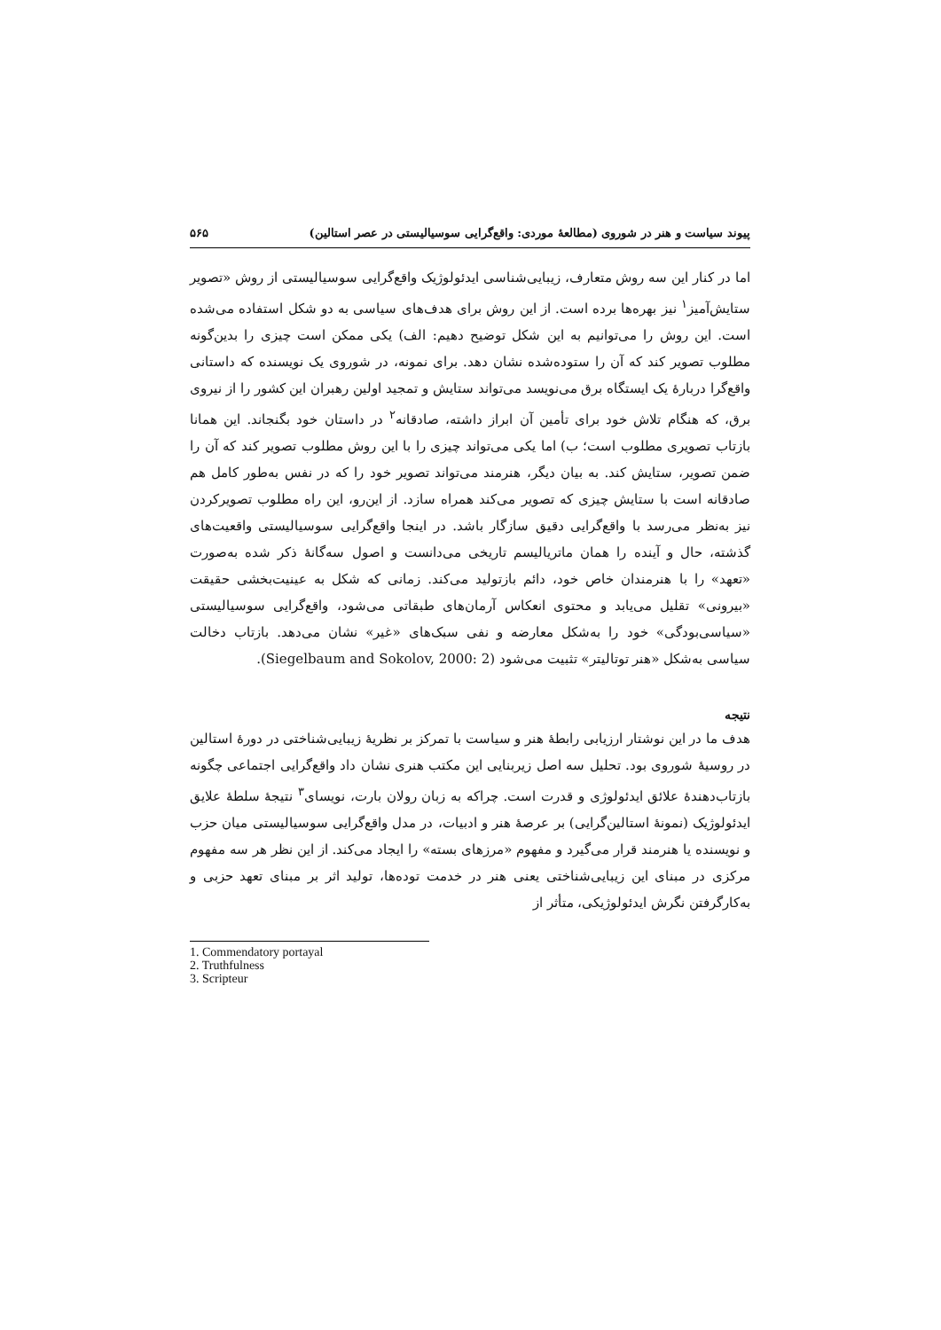پیوند سیاست و هنر در شوروی (مطالعهٔ موردی: واقع‌گرایی سوسیالیستی در عصر استالین) ۵۶۵
اما در کنار این سه روش متعارف، زیبایی‌شناسی ایدئولوژیک واقع‌گرایی سوسیالیستی از روش «تصویر ستایش‌آمیز<sup>۱</sup> نیز بهره‌ها برده است. از این روش برای هدف‌های سیاسی به دو شکل استفاده می‌شده است. این روش را می‌توانیم به این شکل توضیح دهیم: الف) یکی ممکن است چیزی را بدین‌گونه مطلوب تصویر کند که آن را ستوده‌شده نشان دهد. برای نمونه، در شوروی یک نویسنده که داستانی واقع‌گرا دربارهٔ یک ایستگاه برق می‌نویسد می‌تواند ستایش و تمجید اولین رهبران این کشور را از نیروی برق، که هنگام تلاش خود برای تأمین آن ابراز داشته، صادقانه<sup>۲</sup> در داستان خود بگنجاند. این همانا بازتاب تصویری مطلوب است؛ ب) اما یکی می‌تواند چیزی را با این روش مطلوب تصویر کند که آن را ضمن تصویر، ستایش کند. به بیان دیگر، هنرمند می‌تواند تصویر خود را که در نفس به‌طور کامل هم صادقانه است با ستایش چیزی که تصویر می‌کند همراه سازد. از این‌رو، این راه مطلوب تصویرکردن نیز به‌نظر می‌رسد با واقع‌گرایی دقیق سازگار باشد. در اینجا واقع‌گرایی سوسیالیستی واقعیت‌های گذشته، حال و آینده را همان ماتریالیسم تاریخی می‌دانست و اصول سه‌گانهٔ ذکر شده به‌صورت «تعهد» را با هنرمندان خاص خود، دائم بازتولید می‌کند. زمانی که شکل به عینیت‌بخشی حقیقت «بیرونی» تقلیل می‌یابد و محتوی انعکاس آرمان‌های طبقاتی می‌شود، واقع‌گرایی سوسیالیستی «سیاسی‌بودگی» خود را به‌شکل معارضه و نفی سبک‌های «غیر» نشان می‌دهد. بازتاب دخالت سیاسی به‌شکل «هنر توتالیتر» تثبیت می‌شود (Siegelbaum and Sokolov, 2000: 2).
نتیجه
هدف ما در این نوشتار ارزیابی رابطهٔ هنر و سیاست با تمرکز بر نظریهٔ زیبایی‌شناختی در دورهٔ استالین در روسیهٔ شوروی بود. تحلیل سه اصل زیربنایی این مکتب هنری نشان داد واقع‌گرایی اجتماعی چگونه بازتاب‌دهندهٔ علائق ایدئولوژی و قدرت است. چراکه به زبان رولان بارت، نویسای<sup>۳</sup> نتیجهٔ سلطهٔ علایق ایدئولوژیک (نمونهٔ استالین‌گرایی) بر عرصهٔ هنر و ادبیات، در مدل واقع‌گرایی سوسیالیستی میان حزب و نویسنده یا هنرمند قرار می‌گیرد و مفهوم «مرزهای بسته» را ایجاد می‌کند. از این نظر هر سه مفهوم مرکزی در مبنای این زیبایی‌شناختی یعنی هنر در خدمت توده‌ها، تولید اثر بر مبنای تعهد حزبی و به‌کارگرفتن نگرش ایدئولوژیکی، متأثر از
1. Commendatory portayal
2. Truthfulness
3. Scripteur